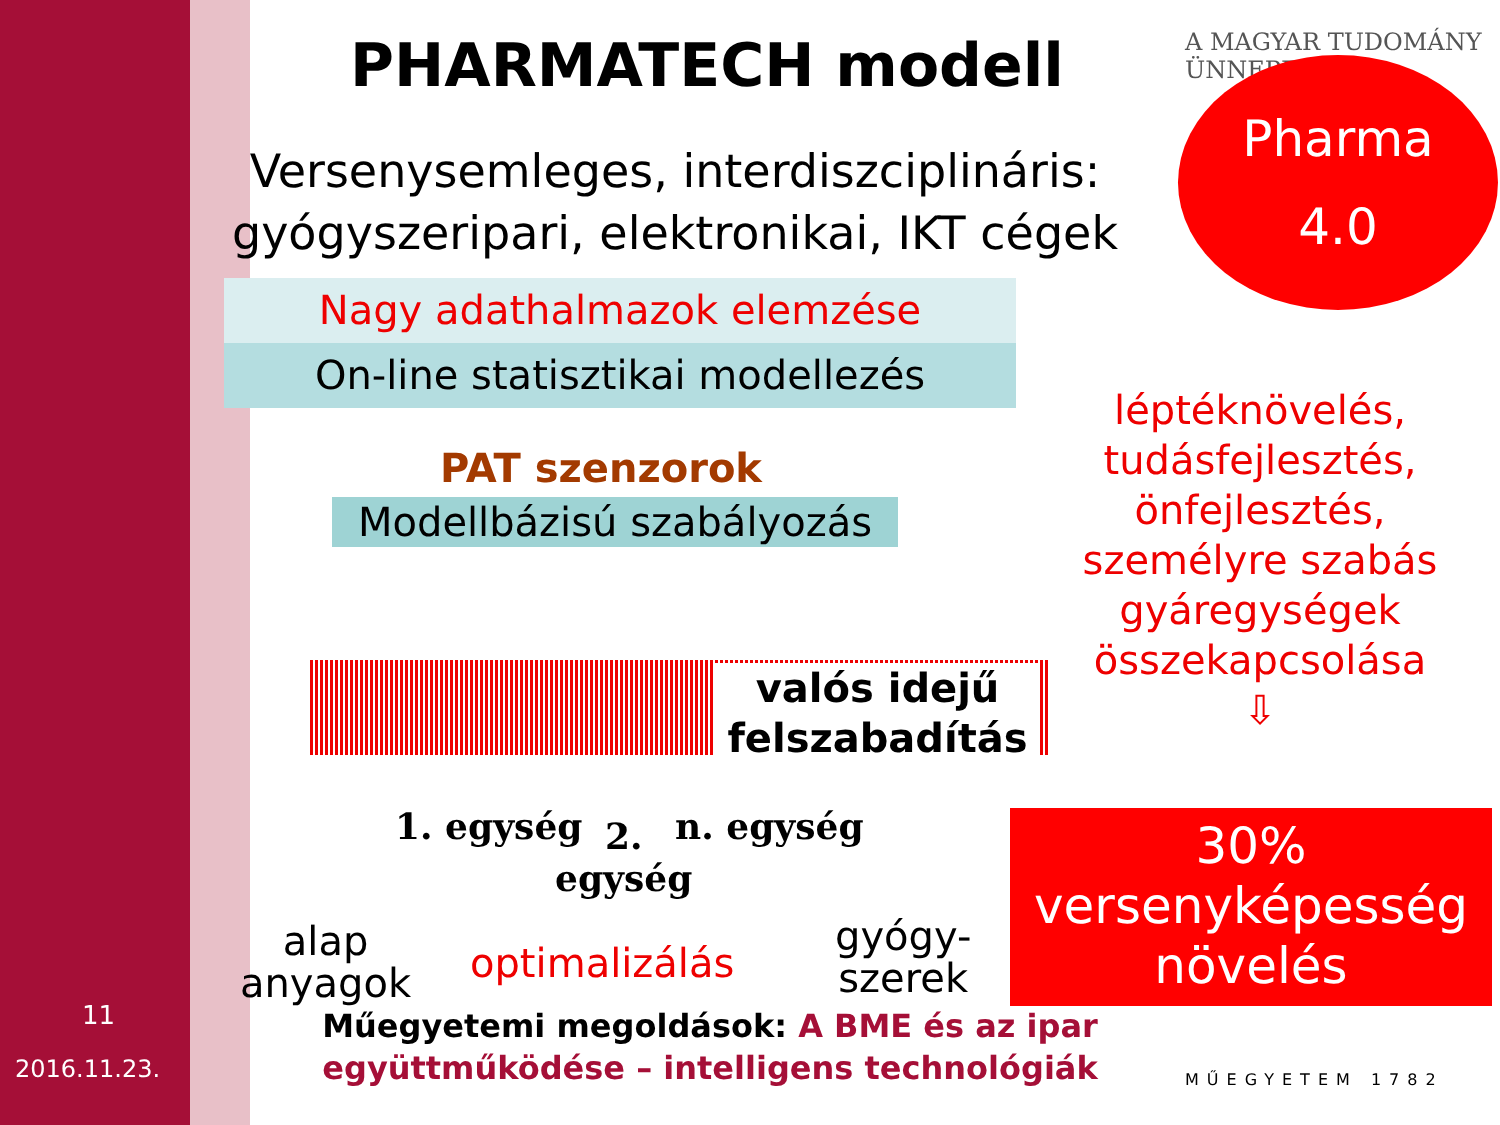PHARMATECH modell A MAGYAR TUDOMÁNY ÜNNEPE
Pharma
4.0
Versenysemleges, interdiszciplináris:
gyógyszeripari, elektronikai, IKT cégek
Nagy adathalmazok elemzése
On-line statisztikai modellezés
PAT szenzorok
Modellbázisú szabályozás
valós idejű felszabadítás
1. egység
2.
egység
n. egység
alap
anyagok
optimalizálás
gyógy-
szerek
léptéknövelés, tudásfejlesztés, önfejlesztés, személyre szabás gyáregységek összekapcsolása
⇩
30%
versenyképesség
növelés
11
2016.11.23.
Műegyetemi megoldások: A BME és az ipar együttműködése – intelligens technológiák
MŰEGYETEM 1782